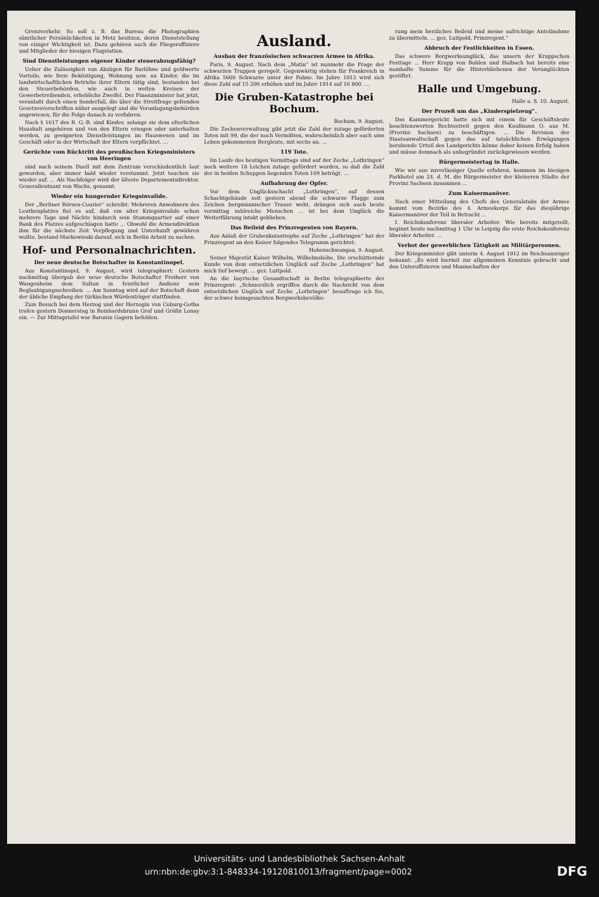Grenzverkehr. So soll z. B. das Bureau die Photographien sämtlicher Persönlichkeiten in Metz besitzen, deren Dienststellung von einiger Wichtigkeit ist. Dazu gehören auch die Fliegeroffiziere und Mitglieder der hiesigen Flugstation.
Sind Dienstleistungen eigener Kinder steuerabzugsfähig?
Ueber die Zulässigkeit von Abzügen für Barlöhne und geldwerte Vorteile, wie freie Beköstigung, Wohnung usw. an Kinder, die im landwirtschaftlichen Betriebe ihrer Eltern tätig sind, bestanden bei den Steuerbehörden, wie auch in weiten Kreisen der Gewerbetreibenden, erhebliche Zweifel. Der Finanzminister hat jetzt, veranlaßt durch einen Sonderfall, die über die Streitfrage geltenden Gesetzesvorschriften näher ausgelegt und die Veranlagungsbehörden angewiesen, für die Folge danach zu verfahren.
Nach § 1617 des B. G.-B. sind Kinder, solange sie dem elterlichen Haushalt angehören und von den Eltern erzogen oder unterhalten werden, zu geeigneten Dienstleistungen im Hauswesen und im Geschäft oder in der Wirtschaft der Eltern verpflichtet. ...
Gerüchte vom Rücktritt des preußischen Kriegsministers von Heeringen
sind nach seinem Duell mit dem Zentrum verschiedentlich laut geworden, aber immer bald wieder verstummt. Jetzt tauchen sie wieder auf. ... Als Nachfolger wird der älteste Departementsdirektor, Generalleutnant von Wachs, genannt.
Wieder ein hungernder Kriegsinvalide.
Der „Berliner Börsen-Courier“ schreibt: Mehreren Anwohnern des Leuthenplatzes fiel es auf, daß ein alter Kriegsinvalide schon mehrere Tage und Nächte hindurch sein Stammquartier auf einer Bank des Platzes aufgeschlagen hatte ... Obwohl die Armendirektion ihm für die nächste Zeit Verpflegung und Unterkunft gewähren wollte, bestand Markowieski darauf, sich in Berlin Arbeit zu suchen.
Hof- und Personalnachrichten.
Der neue deutsche Botschafter in Konstantinopel.
Aus Konstantinopel, 9. August, wird telegraphiert: Gestern nachmittag übergab der neue deutsche Botschafter Freiherr von Wangenheim dem Sultan in feierlicher Audienz sein Beglaubigungsschreiben. ... Am Sonntag wird auf der Botschaft dann der übliche Empfang der türkischen Würdenträger stattfinden.
Zum Besuch bei dem Herzog und der Herzogin von Coburg-Gotha trafen gestern Donnerstag in Reinhardsbrunn Graf und Gräfin Lonay ein. — Zur Mittagstafel war Baronin Gagern befohlen.
Ausland.
Ausbau der französischen schwarzen Armee in Afrika.
Paris, 9. August. Nach dem „Matin“ ist nunmehr die Frage der schwarzen Truppen geregelt. Gegenwärtig stehen für Frankreich in Afrika 5600 Schwarze unter der Fahne. Im Jahre 1913 wird sich diese Zahl auf 15 200 erhöhen und im Jahre 1914 auf 16 800. ...
Die Gruben-Katastrophe bei Bochum.
Bochum, 9. August.
Die Zechenverwaltung gibt jetzt die Zahl der zutage geförderten Toten mit 99, die der noch Vermißten, wahrscheinlich aber auch ums Leben gekommenen Bergleute, mit sechs an. ...
119 Tote.
Im Laufe des heutigen Vormittags sind auf der Zeche „Lothringen“ noch weitere 18 Leichen zutage gefördert worden, so daß die Zahl der in beiden Schuppen liegenden Toten 109 beträgt. ...
Aufbahrung der Opfer.
Vor dem Unglücksschacht „Lothringen“, auf dessen Schachtgebäude seit gestern abend die schwarze Flagge zum Zeichen bergmännischer Trauer weht, drängen sich auch heute vormittag zahlreiche Menschen ... ist bei dem Unglück die Weiterführung intakt geblieben.
Das Beileid des Prinzregenten von Bayern.
Aus Anlaß der Grubenkatastrophe auf Zeche „Lothringen“ hat der Prinzregent an den Kaiser folgendes Telegramm gerichtet:
Hohenschwangau, 9. August.
Seiner Majestät Kaiser Wilhelm, Wilhelmshöhe. Die erschütternde Kunde von dem entsetzlichen Unglück auf Zeche „Lothringen“ hat mich tief bewegt. ... gez. Luitpold.
An die bayrische Gesandtschaft in Berlin telegraphierte der Prinzregent: „Schmerzlich ergriffen durch die Nachricht von dem entsetzlichen Unglück auf Zeche „Lothringen“ beauftrage ich Sie, der schwer heimgesuchten Bergwerksbevölke-
rung mein herzliches Beileid und meine aufrichtige Anteilnahme zu übermitteln. ... gez. Luitpold, Prinzregent.“
Abbruch der Festlichkeiten in Essen.
Das schwere Bergwerksunglück, das unsern der Kruppschen Festtage ... Herr Krupp von Bohlen und Halbach hat bereits eine namhafte Summe für die Hinterbliebenen der Verunglückten gestiftet.
Halle und Umgebung.
Halle a. S. 10. August.
Der Prozeß um das „Kinderspielzeug“.
Das Kammergericht hatte sich mit einem für Geschäftsleute beachtenswerten Rechtsstreit gegen den Kaufmann O. aus M. (Provinz Sachsen) zu beschäftigen. ... Die Revision der Staatsanwaltschaft gegen das auf tatsächlichen Erwägungen beruhende Urteil des Landgerichts könne daher keinen Erfolg haben und müsse demnach als unbegründet zurückgewiesen werden.
Bürgermeistertag in Halle.
Wie wir aus zuverlässiger Quelle erfahren, kommen im hiesigen Parkhotel am 24. d. M. die Bürgermeister der kleineren Städte der Provinz Sachsen zusammen ...
Zum Kaisermanöver.
Nach einer Mitteilung des Chefs des Generalstabs der Armee kommt vom Bezirke des 4. Armeekorps für das diesjährige Kaisermanöver der Teil in Betracht ...
I. Reichskonferenz liberaler Arbeiter. Wie bereits mitgeteilt, beginnt heute nachmittag 1 Uhr in Leipzig die erste Reichskonferenz liberaler Arbeiter. ...
Verbot der gewerblichen Tätigkeit an Militärpersonen.
Der Kriegsminister gibt unterm 4. August 1912 im Reichsanzeiger bekannt: „Es wird hiermit zur allgemeinen Kenntnis gebracht und den Unteroffizieren und Mannschaften der
Universitäts- und Landesbibliothek Sachsen-Anhalt
urn:nbn:de:gbv:3:1-848334-19120810013/fragment/page=0002 DFG